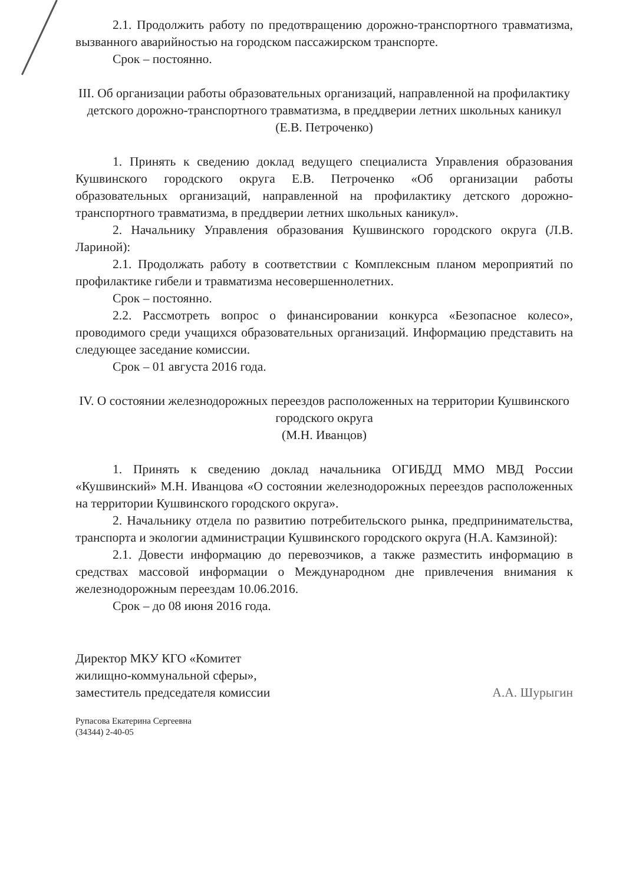2.1. Продолжить работу по предотвращению дорожно-транспортного травматизма, вызванного аварийностью на городском пассажирском транспорте.
Срок – постоянно.
III. Об организации работы образовательных организаций, направленной на профилактику детского дорожно-транспортного травматизма, в преддверии летних школьных каникул
(Е.В. Петроченко)
1. Принять к сведению доклад ведущего специалиста Управления образования Кушвинского городского округа Е.В. Петроченко «Об организации работы образовательных организаций, направленной на профилактику детского дорожно-транспортного травматизма, в преддверии летних школьных каникул».
2. Начальнику Управления образования Кушвинского городского округа (Л.В. Лариной):
2.1. Продолжать работу в соответствии с Комплексным планом мероприятий по профилактике гибели и травматизма несовершеннолетних.
Срок – постоянно.
2.2. Рассмотреть вопрос о финансировании конкурса «Безопасное колесо», проводимого среди учащихся образовательных организаций. Информацию представить на следующее заседание комиссии.
Срок – 01 августа 2016 года.
IV. О состоянии железнодорожных переездов расположенных на территории Кушвинского городского округа
(М.Н. Иванцов)
1. Принять к сведению доклад начальника ОГИБДД ММО МВД России «Кушвинский» М.Н. Иванцова «О состоянии железнодорожных переездов расположенных на территории Кушвинского городского округа».
2. Начальнику отдела по развитию потребительского рынка, предпринимательства, транспорта и экологии администрации Кушвинского городского округа (Н.А. Камзиной):
2.1. Довести информацию до перевозчиков, а также разместить информацию в средствах массовой информации о Международном дне привлечения внимания к железнодорожным переездам 10.06.2016.
Срок – до 08 июня 2016 года.
Директор МКУ КГО «Комитет
жилищно-коммунальной сферы»,
заместитель председателя комиссии
А.А. Шурыгин
Рупасова Екатерина Сергеевна
(34344) 2-40-05